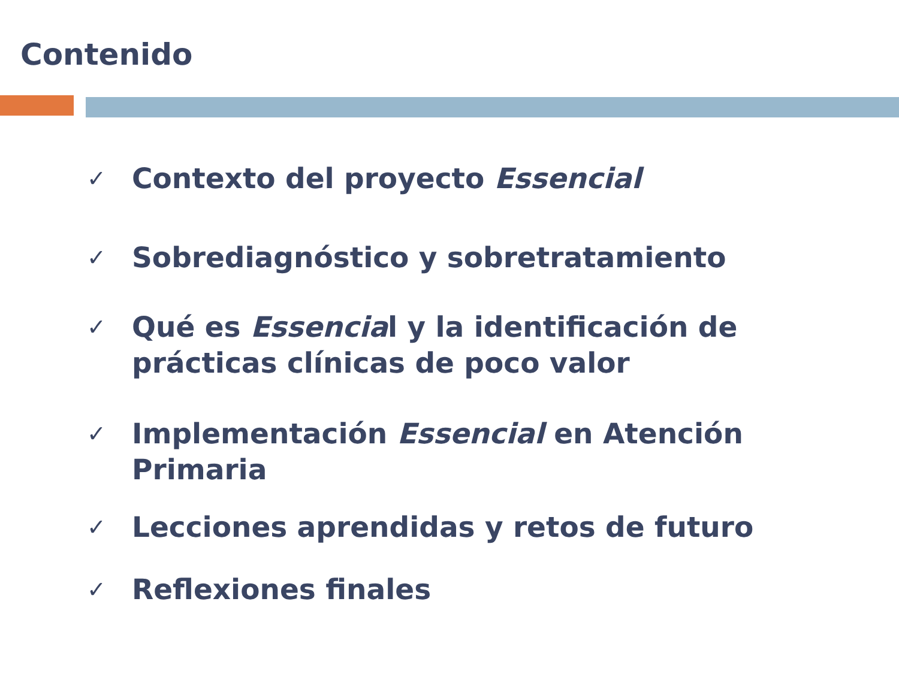Contenido
✓ Contexto del proyecto Essencial
✓ Sobrediagnóstico y sobretratamiento
✓ Qué es Essencial y la identificación de prácticas clínicas de poco valor
✓ Implementación Essencial en Atención Primaria
✓ Lecciones aprendidas y retos de futuro
✓ Reflexiones finales